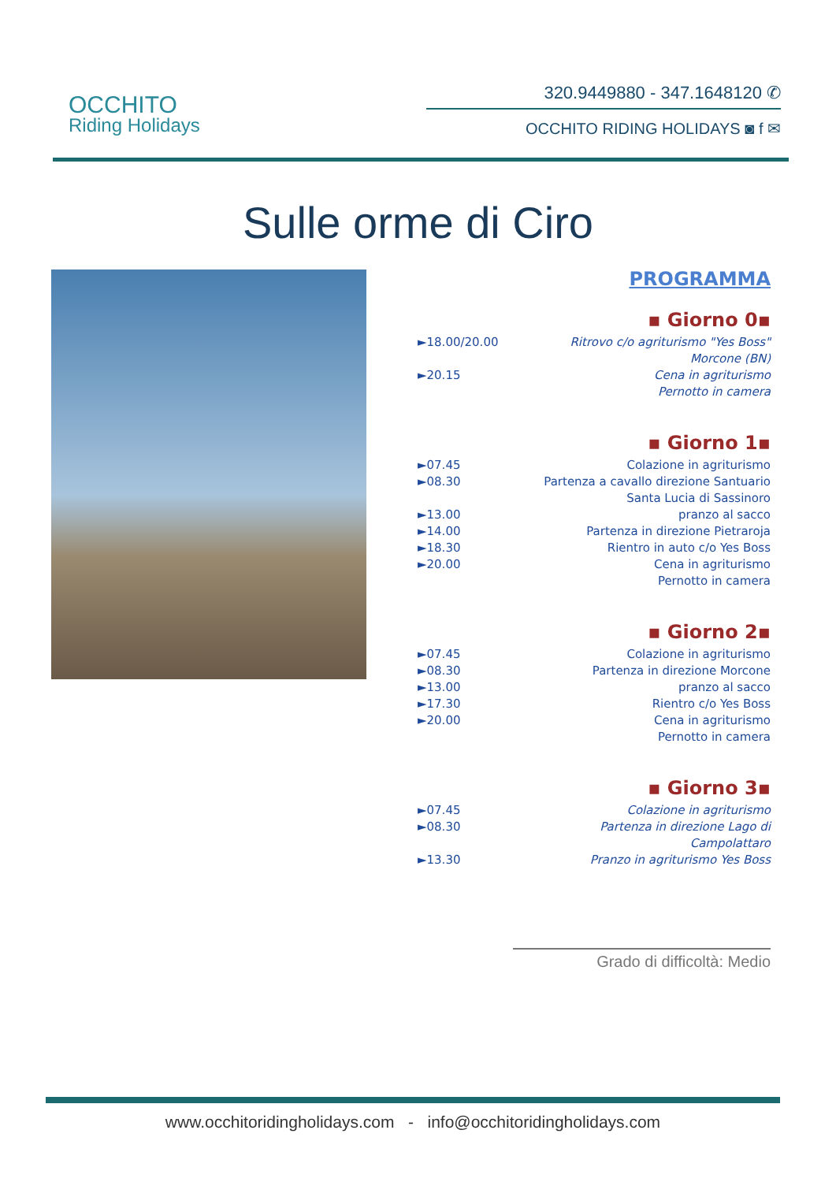OCCHITO
Riding Holidays
320.9449880 - 347.1648120 ✆
OCCHITO RIDING HOLIDAYS ◙ f ✉
Sulle orme di Ciro
PROGRAMMA
▪ Giorno 0▪
►18.00/20.00 Ritrovo c/o agriturismo "Yes Boss"
Morcone (BN)
►20.15 Cena in agriturismo
Pernotto in camera
▪ Giorno 1▪
►07.45 Colazione in agriturismo
►08.30 Partenza a cavallo direzione Santuario
Santa Lucia di Sassinoro
►13.00 pranzo al sacco
►14.00 Partenza in direzione Pietraroja
►18.30 Rientro in auto c/o Yes Boss
►20.00 Cena in agriturismo
Pernotto in camera
▪ Giorno 2▪
►07.45 Colazione in agriturismo
►08.30 Partenza in direzione Morcone
►13.00 pranzo al sacco
►17.30 Rientro c/o Yes Boss
►20.00 Cena in agriturismo
Pernotto in camera
▪ Giorno 3▪
►07.45 Colazione in agriturismo
►08.30 Partenza in direzione Lago di
Campolattaro
►13.30 Pranzo in agriturismo Yes Boss
Grado di difficoltà: Medio
www.occhitoridingholidays.com - info@occhitoridingholidays.com